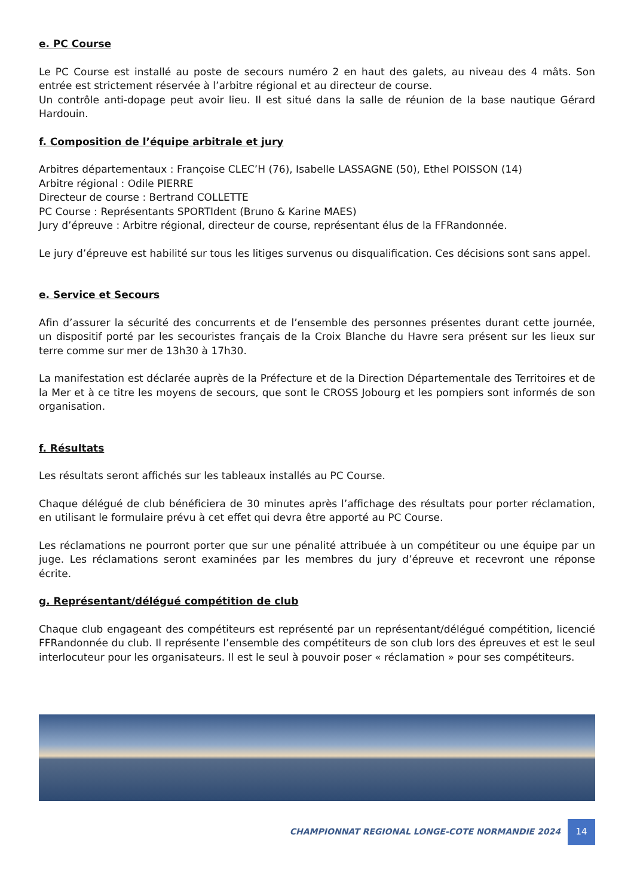e. PC Course
Le PC Course est installé au poste de secours numéro 2 en haut des galets, au niveau des 4 mâts. Son entrée est strictement réservée à l’arbitre régional et au directeur de course.
Un contrôle anti-dopage peut avoir lieu. Il est situé dans la salle de réunion de la base nautique Gérard Hardouin.
f. Composition de l’équipe arbitrale et jury
Arbitres départementaux : Françoise CLEC’H (76), Isabelle LASSAGNE (50), Ethel POISSON (14)
Arbitre régional : Odile PIERRE
Directeur de course : Bertrand COLLETTE
PC Course : Représentants SPORTIdent (Bruno & Karine MAES)
Jury d’épreuve : Arbitre régional, directeur de course, représentant élus de la FFRandonnée.
Le jury d’épreuve est habilité sur tous les litiges survenus ou disqualification. Ces décisions sont sans appel.
e. Service et Secours
Afin d’assurer la sécurité des concurrents et de l’ensemble des personnes présentes durant cette journée, un dispositif porté par les secouristes français de la Croix Blanche du Havre sera présent sur les lieux sur terre comme sur mer de 13h30 à 17h30.
La manifestation est déclarée auprès de la Préfecture et de la Direction Départementale des Territoires et de la Mer et à ce titre les moyens de secours, que sont le CROSS Jobourg et les pompiers sont informés de son organisation.
f. Résultats
Les résultats seront affichés sur les tableaux installés au PC Course.
Chaque délégué de club bénéficiera de 30 minutes après l’affichage des résultats pour porter réclamation, en utilisant le formulaire prévu à cet effet qui devra être apporté au PC Course.
Les réclamations ne pourront porter que sur une pénalité attribuée à un compétiteur ou une équipe par un juge. Les réclamations seront examinées par les membres du jury d’épreuve et recevront une réponse écrite.
g. Représentant/délégué compétition de club
Chaque club engageant des compétiteurs est représenté par un représentant/délégué compétition, licencié FFRandonnée du club. Il représente l’ensemble des compétiteurs de son club lors des épreuves et est le seul interlocuteur pour les organisateurs. Il est le seul à pouvoir poser « réclamation » pour ses compétiteurs.
CHAMPIONNAT REGIONAL LONGE-COTE NORMANDIE 2024
14